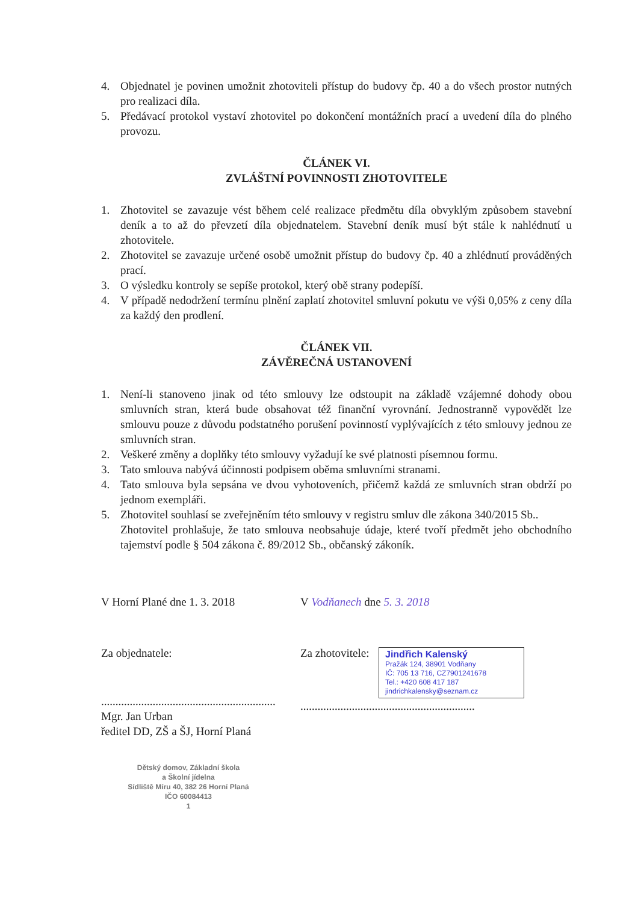4. Objednatel je povinen umožnit zhotoviteli přístup do budovy čp. 40 a do všech prostor nutných pro realizaci díla.
5. Předávací protokol vystaví zhotovitel po dokončení montážních prací a uvedení díla do plného provozu.
ČLÁNEK VI.
ZVLÁŠTNÍ POVINNOSTI ZHOTOVITELE
1. Zhotovitel se zavazuje vést během celé realizace předmětu díla obvyklým způsobem stavební deník a to až do převzetí díla objednatelem. Stavební deník musí být stále k nahlédnutí u zhotovitele.
2. Zhotovitel se zavazuje určené osobě umožnit přístup do budovy čp. 40 a zhlédnutí prováděných prací.
3. O výsledku kontroly se sepíše protokol, který obě strany podepíší.
4. V případě nedodržení termínu plnění zaplatí zhotovitel smluvní pokutu ve výši 0,05% z ceny díla za každý den prodlení.
ČLÁNEK VII.
ZÁVĚREČNÁ USTANOVENÍ
1. Není-li stanoveno jinak od této smlouvy lze odstoupit na základě vzájemné dohody obou smluvních stran, která bude obsahovat též finanční vyrovnání. Jednostranně vypovědět lze smlouvu pouze z důvodu podstatného porušení povinností vyplývajících z této smlouvy jednou ze smluvních stran.
2. Veškeré změny a doplňky této smlouvy vyžadují ke své platnosti písemnou formu.
3. Tato smlouva nabývá účinnosti podpisem oběma smluvními stranami.
4. Tato smlouva byla sepsána ve dvou vyhotoveních, přičemž každá ze smluvních stran obdrží po jednom exempláři.
5. Zhotovitel souhlasí se zveřejněním této smlouvy v registru smluv dle zákona 340/2015 Sb..
Zhotovitel prohlašuje, že tato smlouva neobsahuje údaje, které tvoří předmět jeho obchodního tajemství podle § 504 zákona č. 89/2012 Sb., občanský zákoník.
V Horní Plané dne 1. 3. 2018
Za objednatele:
.............................................................
Mgr. Jan Urban
ředitel DD, ZŠ a ŠJ, Horní Planá
Dětský domov, Základní škola
a Školní jídelna
Sídliště Míru 40, 382 26 Horní Planá
IČO 60084413
1
V Vodňanech dne 5. 3. 2018
Za zhotovitele:
Jindřich Kalenský
Pražák 124, 38901 Vodňany
IČ: 705 13 716, CZ7901241678
Tel.: +420 608 417 187
jindrichkalensky@seznam.cz
.............................................................